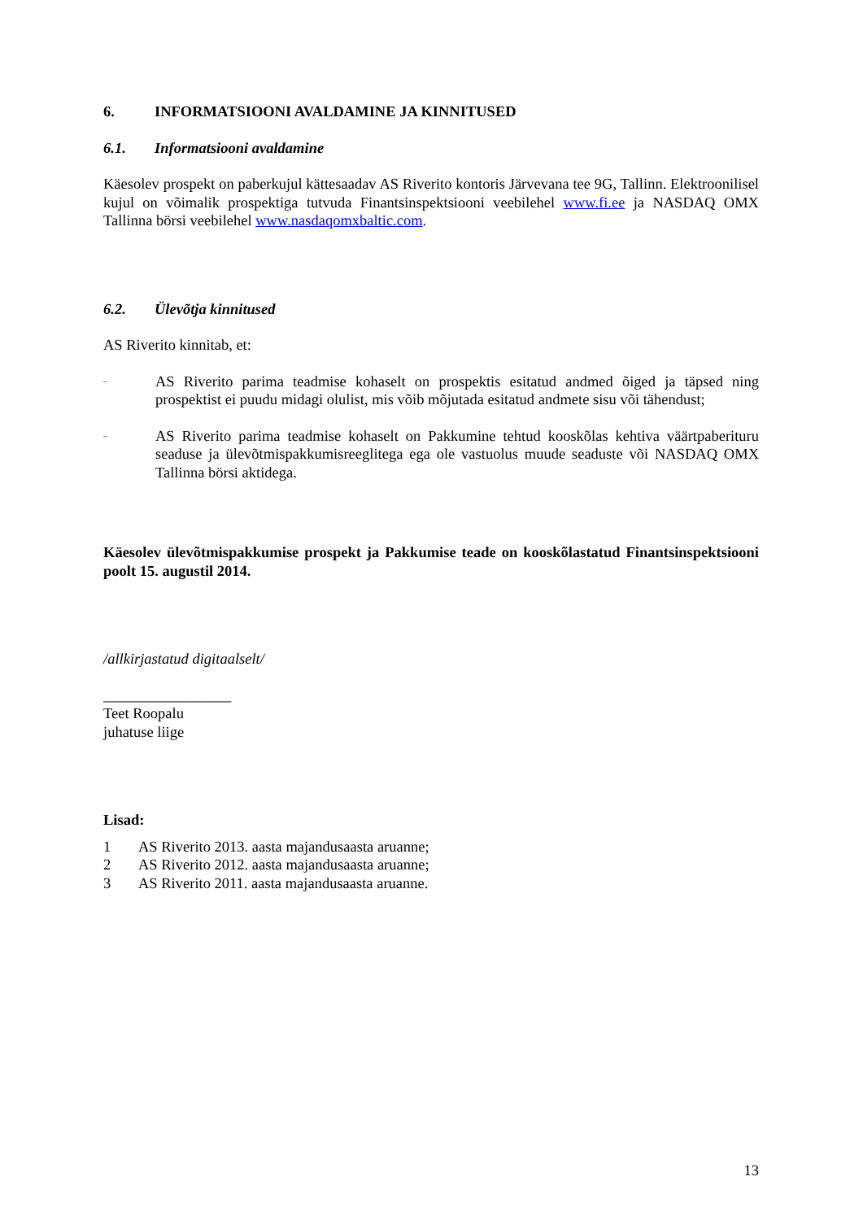6. INFORMATSIOONI AVALDAMINE JA KINNITUSED
6.1. Informatsiooni avaldamine
Käesolev prospekt on paberkujul kättesaadav AS Riverito kontoris Järvevana tee 9G, Tallinn. Elektroonilisel kujul on võimalik prospektiga tutvuda Finantsinspektsiooni veebilehel www.fi.ee ja NASDAQ OMX Tallinna börsi veebilehel www.nasdaqomxbaltic.com.
6.2. Ülevõtja kinnitused
AS Riverito kinnitab, et:
– AS Riverito parima teadmise kohaselt on prospektis esitatud andmed õiged ja täpsed ning prospektist ei puudu midagi olulist, mis võib mõjutada esitatud andmete sisu või tähendust;
– AS Riverito parima teadmise kohaselt on Pakkumine tehtud kooskõlas kehtiva väärtpaberituru seaduse ja ülevõtmispakkumisreeglitega ega ole vastuolus muude seaduste või NASDAQ OMX Tallinna börsi aktidega.
Käesolev ülevõtmispakkumise prospekt ja Pakkumise teade on kooskõlastatud Finantsinspektsiooni poolt 15. augustil 2014.
/allkirjastatud digitaalselt/
_________________
Teet Roopalu
juhatuse liige
Lisad:
1 AS Riverito 2013. aasta majandusaasta aruanne;
2 AS Riverito 2012. aasta majandusaasta aruanne;
3 AS Riverito 2011. aasta majandusaasta aruanne.
13